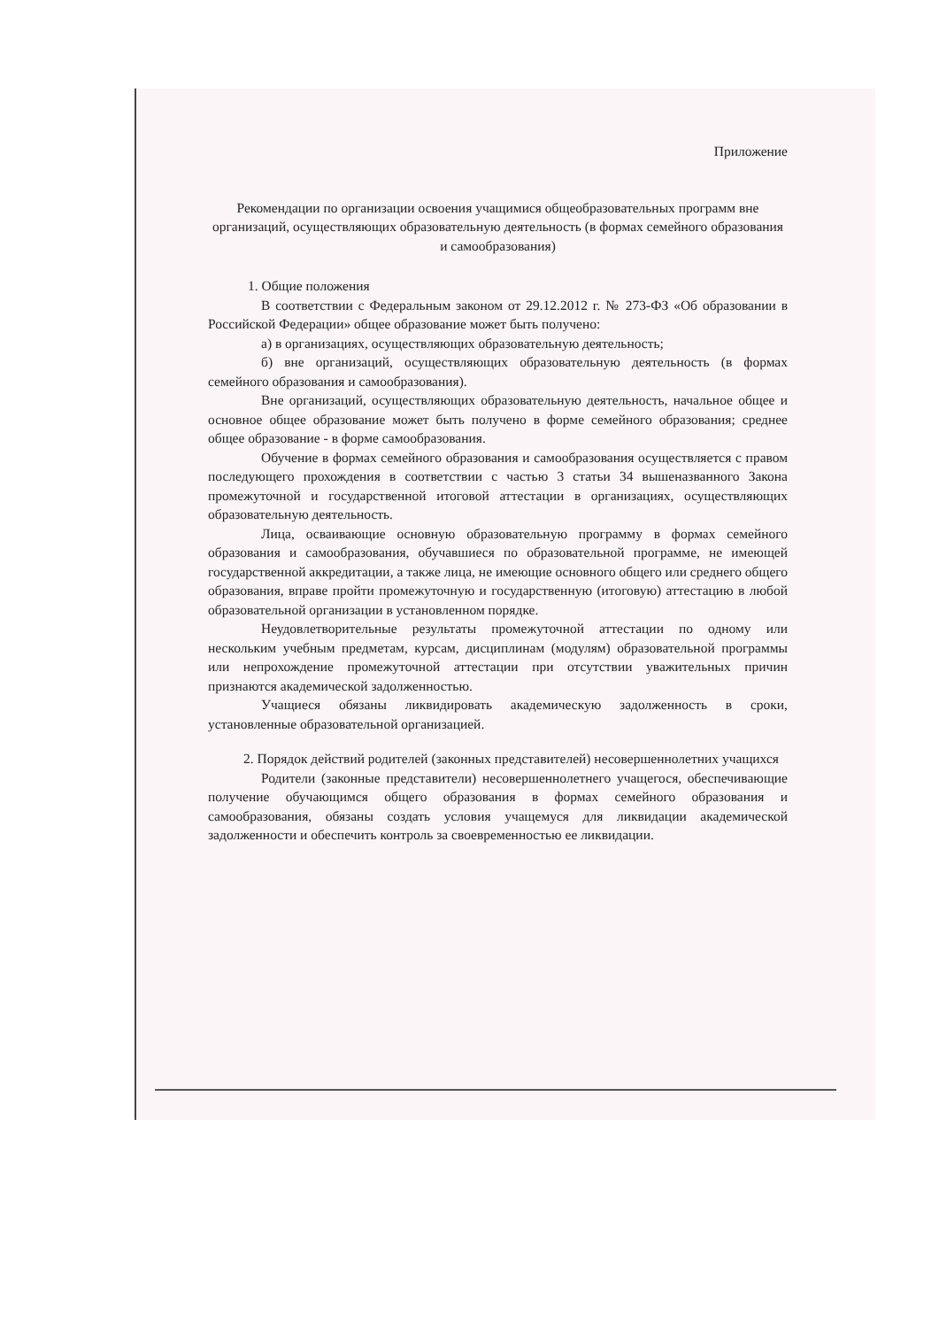Приложение
Рекомендации по организации освоения учащимися общеобразовательных программ вне организаций, осуществляющих образовательную деятельность (в формах семейного образования и самообразования)
1. Общие положения
В соответствии с Федеральным законом от 29.12.2012 г. № 273-ФЗ «Об образовании в Российской Федерации» общее образование может быть получено:
а) в организациях, осуществляющих образовательную деятельность;
б) вне организаций, осуществляющих образовательную деятельность (в формах семейного образования и самообразования).
Вне организаций, осуществляющих образовательную деятельность, начальное общее и основное общее образование может быть получено в форме семейного образования; среднее общее образование - в форме самообразования.
Обучение в формах семейного образования и самообразования осуществляется с правом последующего прохождения в соответствии с частью 3 статьи 34 вышеназванного Закона промежуточной и государственной итоговой аттестации в организациях, осуществляющих образовательную деятельность.
Лица, осваивающие основную образовательную программу в формах семейного образования и самообразования, обучавшиеся по образовательной программе, не имеющей государственной аккредитации, а также лица, не имеющие основного общего или среднего общего образования, вправе пройти промежуточную и государственную (итоговую) аттестацию в любой образовательной организации в установленном порядке.
Неудовлетворительные результаты промежуточной аттестации по одному или нескольким учебным предметам, курсам, дисциплинам (модулям) образовательной программы или непрохождение промежуточной аттестации при отсутствии уважительных причин признаются академической задолженностью.
Учащиеся обязаны ликвидировать академическую задолженность в сроки, установленные образовательной организацией.
2. Порядок действий родителей (законных представителей) несовершеннолетних учащихся
Родители (законные представители) несовершеннолетнего учащегося, обеспечивающие получение обучающимся общего образования в формах семейного образования и самообразования, обязаны создать условия учащемуся для ликвидации академической задолженности и обеспечить контроль за своевременностью ее ликвидации.